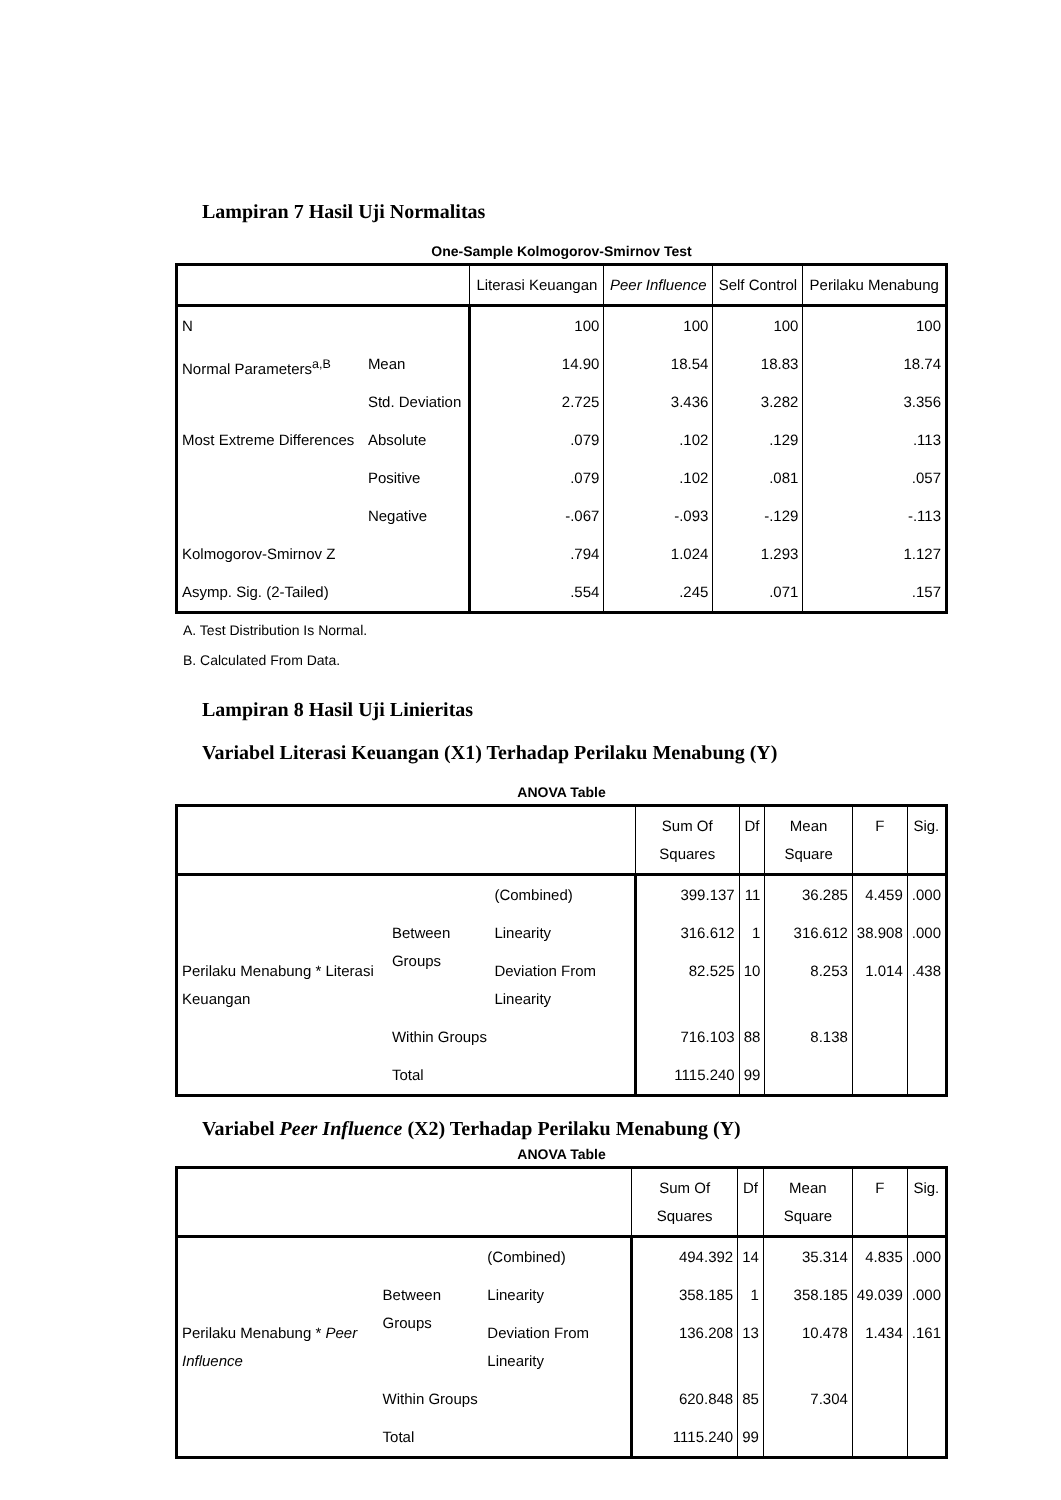Lampiran 7 Hasil Uji Normalitas
One-Sample Kolmogorov-Smirnov Test
| | | Literasi Keuangan | Peer Influence | Self Control | Perilaku Menabung |
| --- | --- | --- | --- | --- | --- |
| N | | 100 | 100 | 100 | 100 |
| Normal Parameters<sup>a,B</sup> | Mean | 14.90 | 18.54 | 18.83 | 18.74 |
| | Std. Deviation | 2.725 | 3.436 | 3.282 | 3.356 |
| Most Extreme Differences | Absolute | .079 | .102 | .129 | .113 |
| | Positive | .079 | .102 | .081 | .057 |
| | Negative | -.067 | -.093 | -.129 | -.113 |
| Kolmogorov-Smirnov Z | | .794 | 1.024 | 1.293 | 1.127 |
| Asymp. Sig. (2-Tailed) | | .554 | .245 | .071 | .157 |
A. Test Distribution Is Normal.
B. Calculated From Data.
Lampiran 8 Hasil Uji Linieritas
Variabel Literasi Keuangan (X1) Terhadap Perilaku Menabung (Y)
ANOVA Table
| | | | Sum Of Squares | Df | Mean Square | F | Sig. |
| --- | --- | --- | --- | --- | --- | --- | --- |
| Perilaku Menabung * Literasi Keuangan | Between Groups | (Combined) | 399.137 | 11 | 36.285 | 4.459 | .000 |
| | | Linearity | 316.612 | 1 | 316.612 | 38.908 | .000 |
| | | Deviation From Linearity | 82.525 | 10 | 8.253 | 1.014 | .438 |
| | Within Groups | | 716.103 | 88 | 8.138 | | |
| | Total | | 1115.240 | 99 | | | |
Variabel Peer Influence (X2) Terhadap Perilaku Menabung (Y)
ANOVA Table
| | | | Sum Of Squares | Df | Mean Square | F | Sig. |
| --- | --- | --- | --- | --- | --- | --- | --- |
| Perilaku Menabung * Peer Influence | Between Groups | (Combined) | 494.392 | 14 | 35.314 | 4.835 | .000 |
| | | Linearity | 358.185 | 1 | 358.185 | 49.039 | .000 |
| | | Deviation From Linearity | 136.208 | 13 | 10.478 | 1.434 | .161 |
| | Within Groups | | 620.848 | 85 | 7.304 | | |
| | Total | | 1115.240 | 99 | | | |